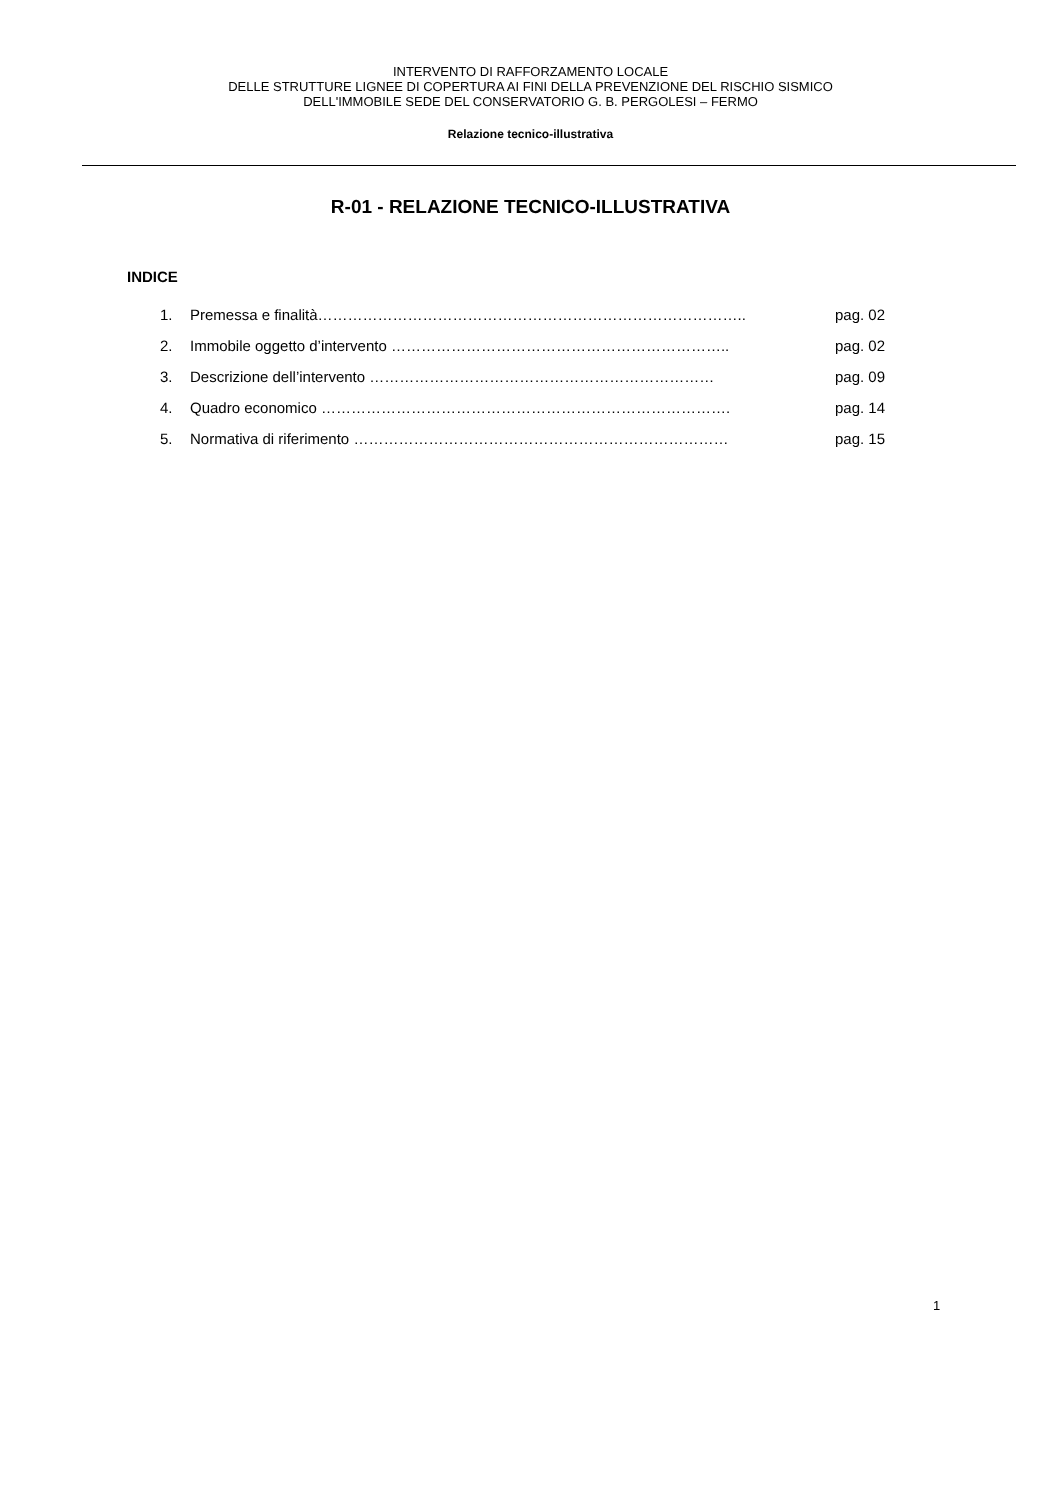INTERVENTO DI RAFFORZAMENTO LOCALE
DELLE STRUTTURE LIGNEE DI COPERTURA AI FINI DELLA PREVENZIONE DEL RISCHIO SISMICO
DELL'IMMOBILE SEDE DEL CONSERVATORIO G. B. PERGOLESI – FERMO
Relazione tecnico-illustrativa
R-01 - RELAZIONE TECNICO-ILLUSTRATIVA
INDICE
1. Premessa e finalità………………………………………………………………………….. pag. 02
2. Immobile oggetto d’intervento ………………………………………………………….. pag. 02
3. Descrizione dell’intervento …………………………………………………………… pag. 09
4. Quadro economico ………………………………………………………………………. pag. 14
5. Normativa di riferimento ………………………………………………………………… pag. 15
1